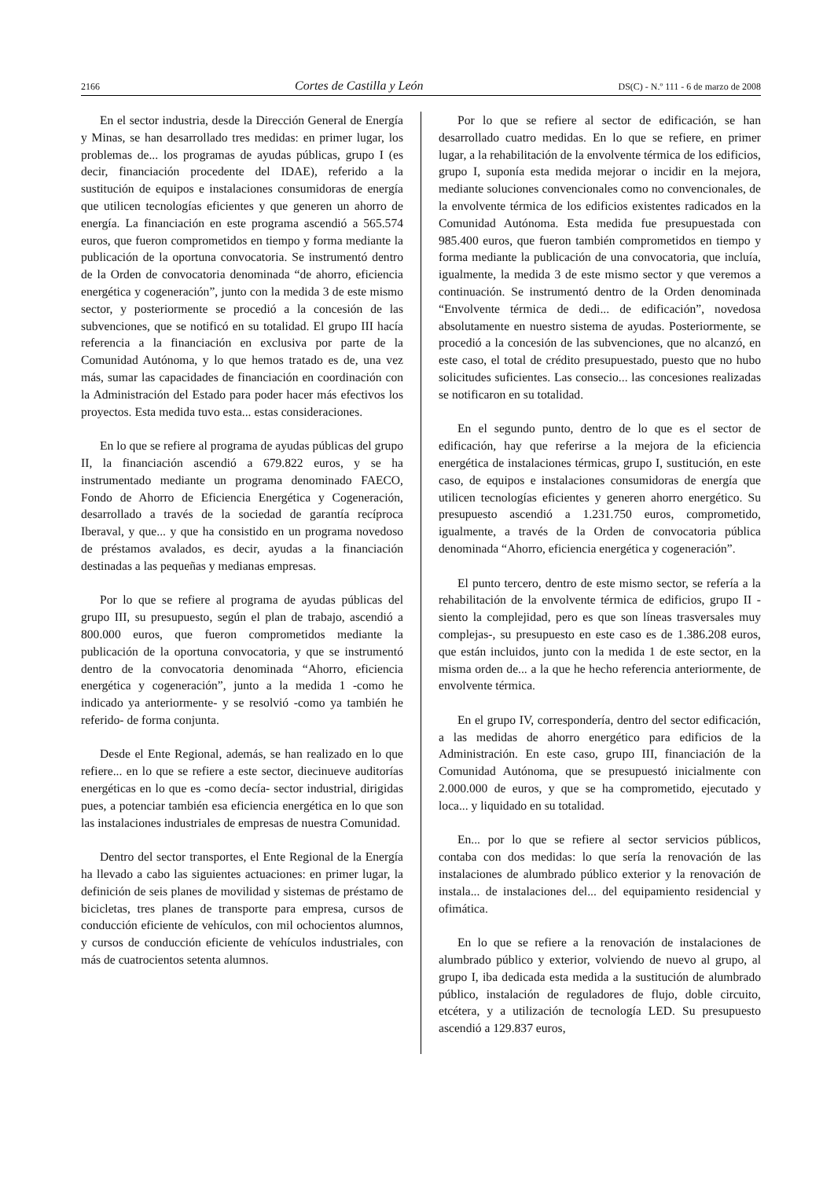2166 Cortes de Castilla y León DS(C) - N.º 111 - 6 de marzo de 2008
En el sector industria, desde la Dirección General de Energía y Minas, se han desarrollado tres medidas: en primer lugar, los problemas de... los programas de ayudas públicas, grupo I (es decir, financiación procedente del IDAE), referido a la sustitución de equipos e instalaciones consumidoras de energía que utilicen tecnologías eficientes y que generen un ahorro de energía. La financiación en este programa ascendió a 565.574 euros, que fueron comprometidos en tiempo y forma mediante la publicación de la oportuna convocatoria. Se instrumentó dentro de la Orden de convocatoria denominada “de ahorro, eficiencia energética y cogeneración”, junto con la medida 3 de este mismo sector, y posteriormente se procedió a la concesión de las subvenciones, que se notificó en su totalidad. El grupo III hacía referencia a la financiación en exclusiva por parte de la Comunidad Autónoma, y lo que hemos tratado es de, una vez más, sumar las capacidades de financiación en coordinación con la Administración del Estado para poder hacer más efectivos los proyectos. Esta medida tuvo esta... estas consideraciones.
En lo que se refiere al programa de ayudas públicas del grupo II, la financiación ascendió a 679.822 euros, y se ha instrumentado mediante un programa denominado FAECO, Fondo de Ahorro de Eficiencia Energética y Cogeneración, desarrollado a través de la sociedad de garantía recíproca Iberaval, y que... y que ha consistido en un programa novedoso de préstamos avalados, es decir, ayudas a la financiación destinadas a las pequeñas y medianas empresas.
Por lo que se refiere al programa de ayudas públicas del grupo III, su presupuesto, según el plan de trabajo, ascendió a 800.000 euros, que fueron comprometidos mediante la publicación de la oportuna convocatoria, y que se instrumentó dentro de la convocatoria denominada “Ahorro, eficiencia energética y cogeneración”, junto a la medida 1 -como he indicado ya anteriormente- y se resolvió -como ya también he referido- de forma conjunta.
Desde el Ente Regional, además, se han realizado en lo que refiere... en lo que se refiere a este sector, diecinueve auditorías energéticas en lo que es -como decía- sector industrial, dirigidas pues, a potenciar también esa eficiencia energética en lo que son las instalaciones industriales de empresas de nuestra Comunidad.
Dentro del sector transportes, el Ente Regional de la Energía ha llevado a cabo las siguientes actuaciones: en primer lugar, la definición de seis planes de movilidad y sistemas de préstamo de bicicletas, tres planes de transporte para empresa, cursos de conducción eficiente de vehículos, con mil ochocientos alumnos, y cursos de conducción eficiente de vehículos industriales, con más de cuatrocientos setenta alumnos.
Por lo que se refiere al sector de edificación, se han desarrollado cuatro medidas. En lo que se refiere, en primer lugar, a la rehabilitación de la envolvente térmica de los edificios, grupo I, suponía esta medida mejorar o incidir en la mejora, mediante soluciones convencionales como no convencionales, de la envolvente térmica de los edificios existentes radicados en la Comunidad Autónoma. Esta medida fue presupuestada con 985.400 euros, que fueron también comprometidos en tiempo y forma mediante la publicación de una convocatoria, que incluía, igualmente, la medida 3 de este mismo sector y que veremos a continuación. Se instrumentó dentro de la Orden denominada “Envolvente térmica de dedi... de edificación”, novedosa absolutamente en nuestro sistema de ayudas. Posteriormente, se procedió a la concesión de las subvenciones, que no alcanzó, en este caso, el total de crédito presupuestado, puesto que no hubo solicitudes suficientes. Las consecio... las concesiones realizadas se notificaron en su totalidad.
En el segundo punto, dentro de lo que es el sector de edificación, hay que referirse a la mejora de la eficiencia energética de instalaciones térmicas, grupo I, sustitución, en este caso, de equipos e instalaciones consumidoras de energía que utilicen tecnologías eficientes y generen ahorro energético. Su presupuesto ascendió a 1.231.750 euros, comprometido, igualmente, a través de la Orden de convocatoria pública denominada “Ahorro, eficiencia energética y cogeneración”.
El punto tercero, dentro de este mismo sector, se refería a la rehabilitación de la envolvente térmica de edificios, grupo II -siento la complejidad, pero es que son líneas trasversales muy complejas-, su presupuesto en este caso es de 1.386.208 euros, que están incluidos, junto con la medida 1 de este sector, en la misma orden de... a la que he hecho referencia anteriormente, de envolvente térmica.
En el grupo IV, correspondería, dentro del sector edificación, a las medidas de ahorro energético para edificios de la Administración. En este caso, grupo III, financiación de la Comunidad Autónoma, que se presupuestó inicialmente con 2.000.000 de euros, y que se ha comprometido, ejecutado y loca... y liquidado en su totalidad.
En... por lo que se refiere al sector servicios públicos, contaba con dos medidas: lo que sería la renovación de las instalaciones de alumbrado público exterior y la renovación de instala... de instalaciones del... del equipamiento residencial y ofimática.
En lo que se refiere a la renovación de instalaciones de alumbrado público y exterior, volviendo de nuevo al grupo, al grupo I, iba dedicada esta medida a la sustitución de alumbrado público, instalación de reguladores de flujo, doble circuito, etcétera, y a utilización de tecnología LED. Su presupuesto ascendió a 129.837 euros,